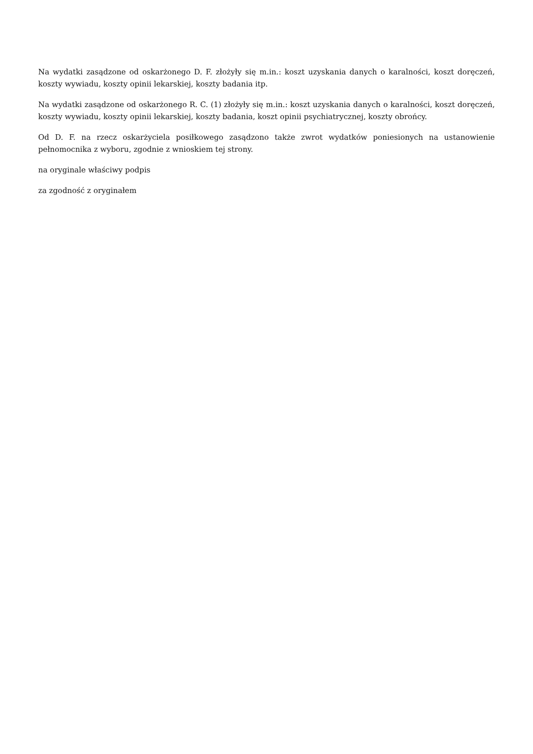Na wydatki zasądzone od oskarżonego D. F. złożyły się m.in.: koszt uzyskania danych o karalności, koszt doręczeń, koszty wywiadu, koszty opinii lekarskiej, koszty badania itp.
Na wydatki zasądzone od oskarżonego R. C. (1) złożyły się m.in.: koszt uzyskania danych o karalności, koszt doręczeń, koszty wywiadu, koszty opinii lekarskiej, koszty badania, koszt opinii psychiatrycznej, koszty obrońcy.
Od D. F. na rzecz oskarżyciela posiłkowego zasądzono także zwrot wydatków poniesionych na ustanowienie pełnomocnika z wyboru, zgodnie z wnioskiem tej strony.
na oryginale właściwy podpis
za zgodność z oryginałem